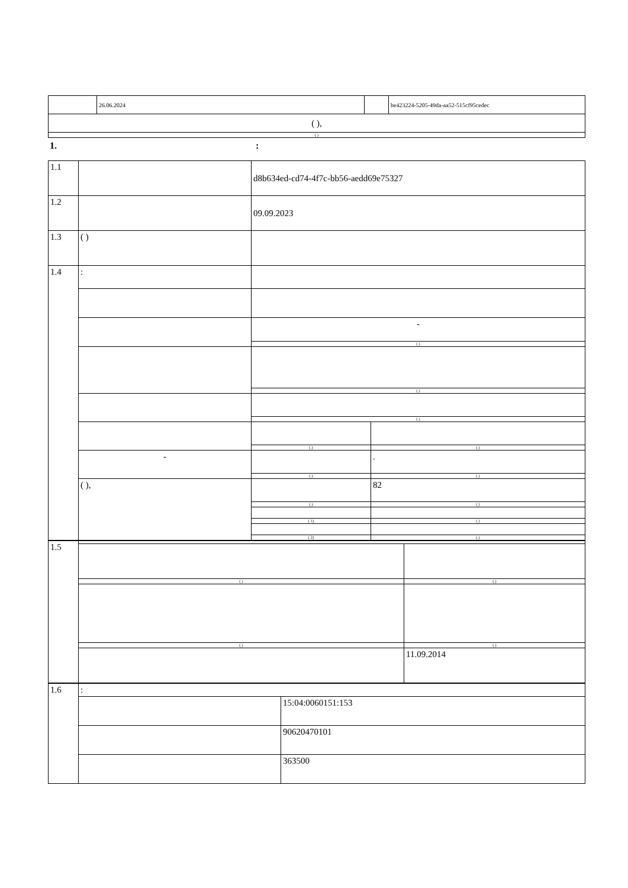| | 26.06.2024 | | be423224-5205-49da-aa52-515cf95cedec |
| ( ), | | | |
| ( ) | | | |
1. :
| 1.1 | | d8b634ed-cd74-4f7c-bb56-aedd69e75327 | |
| 1.2 | | 09.09.2023 | |
| 1.3 | ( ) | | |
| 1.4 | : | | |
| | | - | |
| | | ( ) | |
| | | ( ) | |
| | | ( ) | |
| | | ( ) | ( ) |
| | - | | . |
| | | ( ) | ( ) |
| | ( ), | | 82 |
| | | ( ) | ( ) |
| | | ( 1) | ( ) |
| | | ( 2) | ( ) |
| 1.5 | | |
| | ( ) | ( ) |
| | ( ) | ( ) |
| | | 11.09.2014 |
| 1.6 | : | |
| | | 15:04:0060151:153 |
| | | 90620470101 |
| | | 363500 |